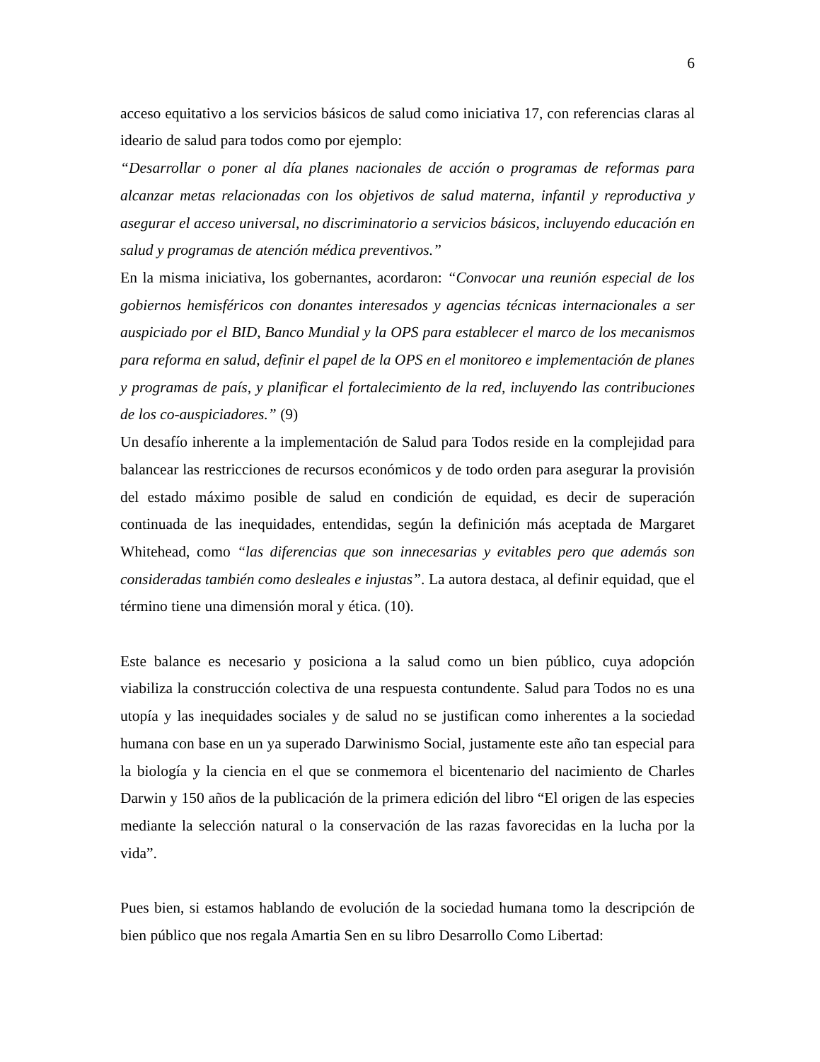6
acceso equitativo a los servicios básicos de salud como iniciativa 17, con referencias claras al ideario de salud para todos como por ejemplo:
“Desarrollar o poner al día planes nacionales de acción o programas de reformas para alcanzar metas relacionadas con los objetivos de salud materna, infantil y reproductiva y asegurar el acceso universal, no discriminatorio a servicios básicos, incluyendo educación en salud y programas de atención médica preventivos.”
En la misma iniciativa, los gobernantes, acordaron: “Convocar una reunión especial de los gobiernos hemisféricos con donantes interesados y agencias técnicas internacionales a ser auspiciado por el BID, Banco Mundial y la OPS para establecer el marco de los mecanismos para reforma en salud, definir el papel de la OPS en el monitoreo e implementación de planes y programas de país, y planificar el fortalecimiento de la red, incluyendo las contribuciones de los co-auspiciadores.” (9)
Un desafío inherente a la implementación de Salud para Todos reside en la complejidad para balancear las restricciones de recursos económicos y de todo orden para asegurar la provisión del estado máximo posible de salud en condición de equidad, es decir de superación continuada de las inequidades, entendidas, según la definición más aceptada de Margaret Whitehead, como “las diferencias que son innecesarias y evitables pero que además son consideradas también como desleales e injustas”. La autora destaca, al definir equidad, que el término tiene una dimensión moral y ética. (10).
Este balance es necesario y posiciona a la salud como un bien público, cuya adopción viabiliza la construcción colectiva de una respuesta contundente. Salud para Todos no es una utopía y las inequidades sociales y de salud no se justifican como inherentes a la sociedad humana con base en un ya superado Darwinismo Social, justamente este año tan especial para la biología y la ciencia en el que se conmemora el bicentenario del nacimiento de Charles Darwin y 150 años de la publicación de la primera edición del libro “El origen de las especies mediante la selección natural o la conservación de las razas favorecidas en la lucha por la vida”.
Pues bien, si estamos hablando de evolución de la sociedad humana tomo la descripción de bien público que nos regala Amartia Sen en su libro Desarrollo Como Libertad: